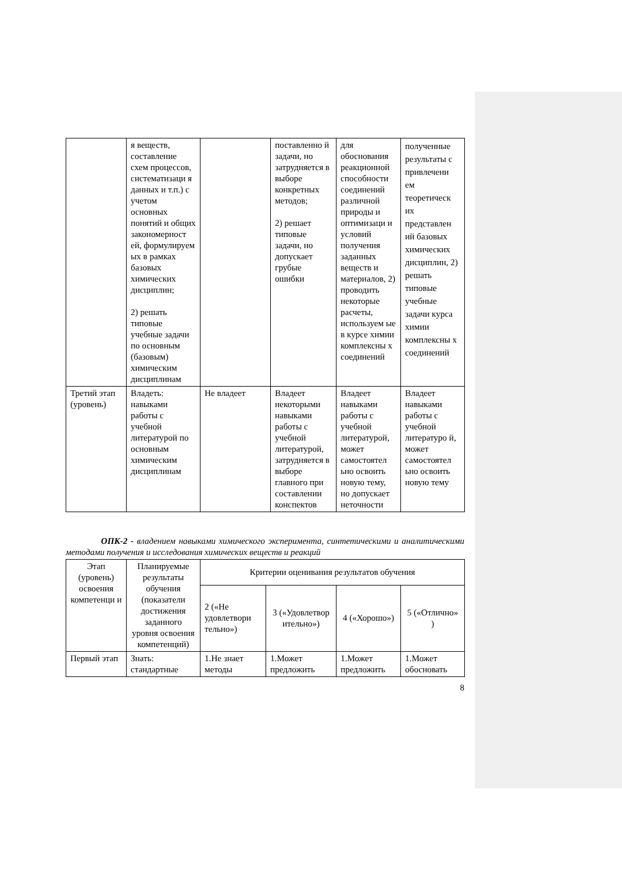| | я веществ, составление схем процессов, систематизаци я данных и т.п.) с учетом основных понятий и общих закономерност ей, формулируем ых в рамках базовых химических дисциплин; 2) решать типовые учебные задачи по основным (базовым) химическим дисциплинам | | поставленно й задачи, но затрудняется в выборе конкретных методов; 2) решает типовые задачи, но допускает грубые ошибки | для обоснования реакционной способности соединений различной природы и оптимизаци и условий получения заданных веществ и материалов, 2) проводить некоторые расчеты, используем ые в курсе химии комплексны х соединений | полученные результаты с привлечени ем теоретическ их представлен ий базовых химических дисциплин, 2) решать типовые учебные задачи курса химии комплексны х соединений |
| Третий этап (уровень) | Владеть: навыками работы с учебной литературой по основным химическим дисциплинам | Не владеет | Владеет некоторыми навыками работы с учебной литературой, затрудняется в выборе главного при составлении конспектов | Владеет навыками работы с учебной литературой, может самостоятел ьно освоить новую тему, но допускает неточности | Владеет навыками работы с учебной литературо й, может самостоятел ьно освоить новую тему |
ОПК-2 - владением навыками химического эксперимента, синтетическими и аналитическими методами получения и исследования химических веществ и реакций
| Этап (уровень) освоения компетенци и | Планируемые результаты обучения (показатели достижения заданного уровня освоения компетенций) | Критерии оценивания результатов обучения | | | |
| --- | --- | --- | --- | --- | --- |
| | | 2 («Не удовлетвори тельно») | 3 («Удовлетвор ительно») | 4 («Хорошо») | 5 («Отлично» ) |
| Первый этап | Знать: стандартные | 1.Не знает методы | 1.Может предложить | 1.Может предложить | 1.Может обосновать |
8